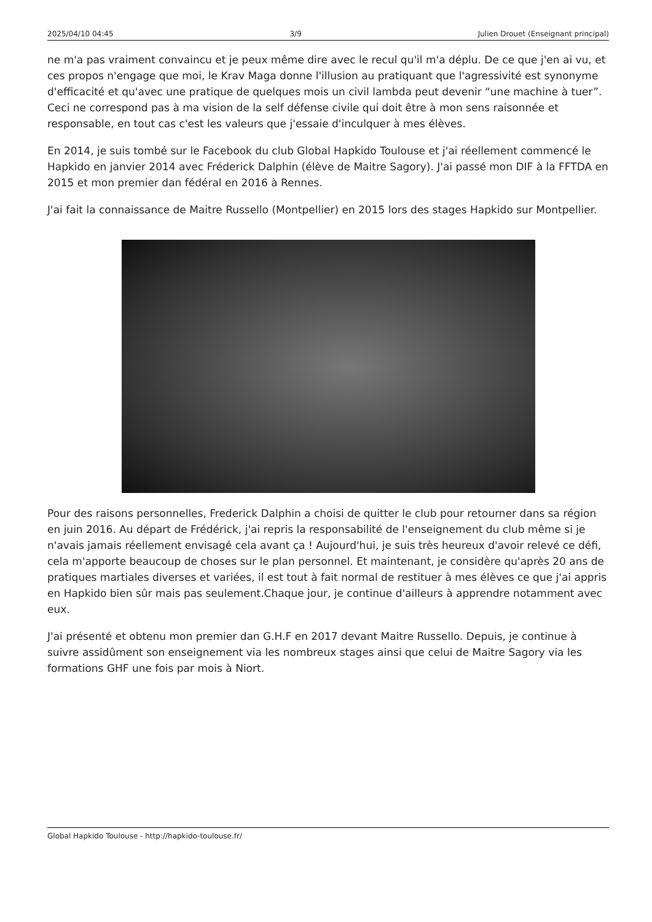2025/04/10 04:45 3/9 Julien Drouet (Enseignant principal)
ne m'a pas vraiment convaincu et je peux même dire avec le recul qu'il m'a déplu. De ce que j'en ai vu, et ces propos n'engage que moi, le Krav Maga donne l'illusion au pratiquant que l'agressivité est synonyme d'efficacité et qu'avec une pratique de quelques mois un civil lambda peut devenir “une machine à tuer”. Ceci ne correspond pas à ma vision de la self défense civile qui doit être à mon sens raisonnée et responsable, en tout cas c'est les valeurs que j'essaie d'inculquer à mes élèves.
En 2014, je suis tombé sur le Facebook du club Global Hapkido Toulouse et j'ai réellement commencé le Hapkido en janvier 2014 avec Fréderick Dalphin (élève de Maitre Sagory). J'ai passé mon DIF à la FFTDA en 2015 et mon premier dan fédéral en 2016 à Rennes.
J'ai fait la connaissance de Maitre Russello (Montpellier) en 2015 lors des stages Hapkido sur Montpellier.
Pour des raisons personnelles, Frederick Dalphin a choisi de quitter le club pour retourner dans sa région en juin 2016. Au départ de Frédérick, j'ai repris la responsabilité de l'enseignement du club même si je n'avais jamais réellement envisagé cela avant ça ! Aujourd'hui, je suis très heureux d'avoir relevé ce défi, cela m'apporte beaucoup de choses sur le plan personnel. Et maintenant, je considère qu'après 20 ans de pratiques martiales diverses et variées, il est tout à fait normal de restituer à mes élèves ce que j'ai appris en Hapkido bien sûr mais pas seulement.Chaque jour, je continue d'ailleurs à apprendre notamment avec eux.
J'ai présenté et obtenu mon premier dan G.H.F en 2017 devant Maitre Russello. Depuis, je continue à suivre assidûment son enseignement via les nombreux stages ainsi que celui de Maitre Sagory via les formations GHF une fois par mois à Niort.
Global Hapkido Toulouse - http://hapkido-toulouse.fr/